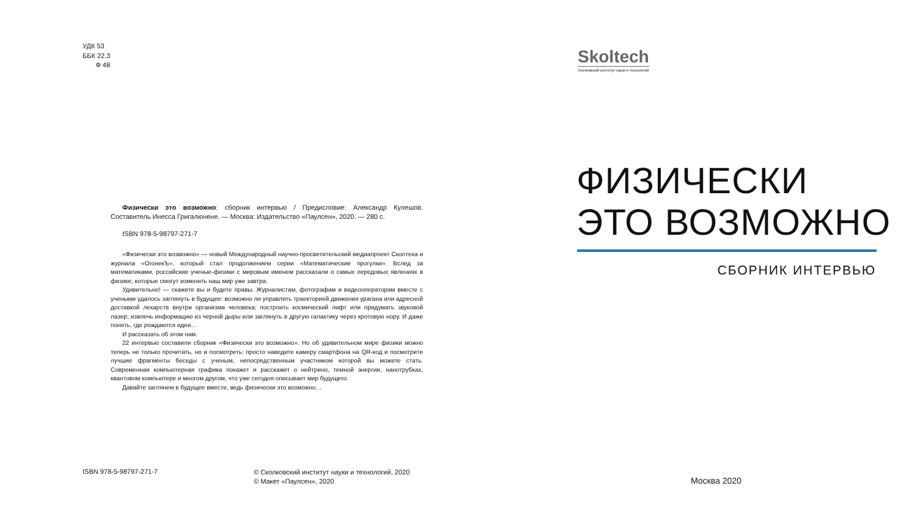УДК 53
ББК 22.3
Ф 48
Физически это возможно: сборник интервью / Предисловие: Александр Кулешов. Составитель Инесса Григалюнене. — Москва: Издательство «Паулсен», 2020. — 280 с.
ISBN 978-5-98797-271-7
«Физически это возможно» — новый Международный научно-просветительский медиапроект Сколтеха и журнала «ОгонекЪ», который стал продолжением серии «Математические прогулки». Вслед за математиками, российские ученые-физики с мировым именем рассказали о самых передовых явлениях в физике, которые смогут изменить наш мир уже завтра.
Удивительно! — скажете вы и будете правы. Журналистам, фотографам и видеооператорам вместе с учеными удалось заглянуть в будущее: возможно ли управлять траекторией движения урагана или адресной доставкой лекарств внутри организма человека; построить космический лифт или придумать звуковой лазер; извлечь информацию из черной дыры или заглянуть в другую галактику через кротовую нору. И даже понять, где рождаются идеи…
И рассказать об этом нам.
22 интервью составили сборник «Физически это возможно». Но об удивительном мире физики можно теперь не только прочитать, но и посмотреть: просто наведите камеру смартфона на QR-код и посмотрите лучшие фрагменты беседы с ученым, непосредственным участником которой вы можете стать. Современная компьютерная графика покажет и расскажет о нейтрино, темной энергии, нанотрубках, квантовом компьютере и многом другом, что уже сегодня описывает мир будущего.
Давайте заглянем в будущее вместе, ведь физически это возможно…
ISBN 978-5-98797-271-7
© Сколковский институт науки и технологий, 2020
© Макет «Паулсен», 2020
Skoltech
Сколковский институт науки и технологий
ФИЗИЧЕСКИ
ЭТО ВОЗМОЖНО
СБОРНИК ИНТЕРВЬЮ
Москва 2020